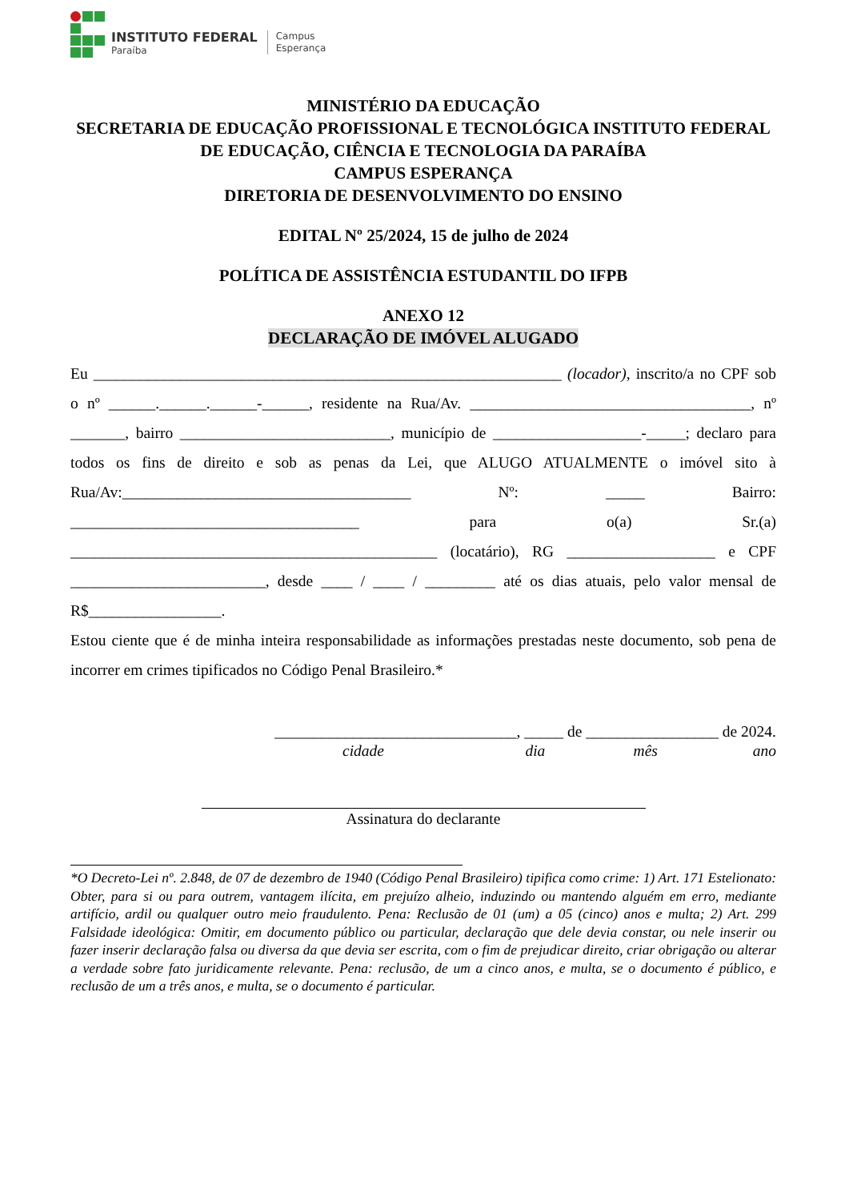INSTITUTO FEDERAL
Paraíba
Campus
Esperança
MINISTÉRIO DA EDUCAÇÃO
SECRETARIA DE EDUCAÇÃO PROFISSIONAL E TECNOLÓGICA INSTITUTO FEDERAL DE EDUCAÇÃO, CIÊNCIA E TECNOLOGIA DA PARAÍBA
CAMPUS ESPERANÇA
DIRETORIA DE DESENVOLVIMENTO DO ENSINO
EDITAL Nº 25/2024, 15 de julho de 2024
POLÍTICA DE ASSISTÊNCIA ESTUDANTIL DO IFPB
ANEXO 12
DECLARAÇÃO DE IMÓVEL ALUGADO
Eu ____________________________________________________________ (locador), inscrito/a no CPF sob o nº ______.______.______-______, residente na Rua/Av. ____________________________________, nº _______, bairro ___________________________, município de ___________________-_____; declaro para todos os fins de direito e sob as penas da Lei, que ALUGO ATUALMENTE o imóvel sito à Rua/Av:_____________________________________ Nº: _____ Bairro: _____________________________________ para o(a) Sr.(a) _______________________________________________ (locatário), RG ___________________ e CPF _________________________, desde ____ / ____ / _________ até os dias atuais, pelo valor mensal de R$_________________.
Estou ciente que é de minha inteira responsabilidade as informações prestadas neste documento, sob pena de incorrer em crimes tipificados no Código Penal Brasileiro.*
_______________________________, _____ de _________________ de 2024.
cidade dia mês ano
Assinatura do declarante
*O Decreto-Lei nº. 2.848, de 07 de dezembro de 1940 (Código Penal Brasileiro) tipifica como crime: 1) Art. 171 Estelionato: Obter, para si ou para outrem, vantagem ilícita, em prejuízo alheio, induzindo ou mantendo alguém em erro, mediante artifício, ardil ou qualquer outro meio fraudulento. Pena: Reclusão de 01 (um) a 05 (cinco) anos e multa; 2) Art. 299 Falsidade ideológica: Omitir, em documento público ou particular, declaração que dele devia constar, ou nele inserir ou fazer inserir declaração falsa ou diversa da que devia ser escrita, com o fim de prejudicar direito, criar obrigação ou alterar a verdade sobre fato juridicamente relevante. Pena: reclusão, de um a cinco anos, e multa, se o documento é público, e reclusão de um a três anos, e multa, se o documento é particular.